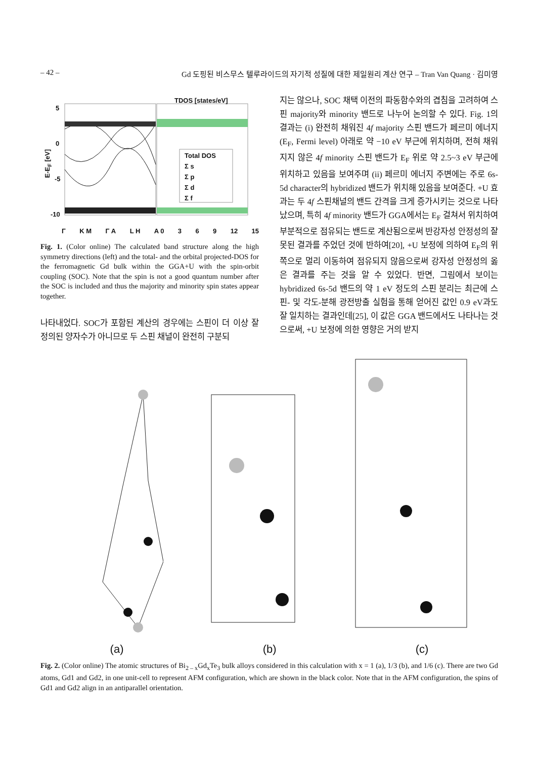– 42 – Gd 도핑된 비스무스 텔루라이드의 자기적 성질에 대한 제일원리 계산 연구 – Tran Van Quang · 김미영
TDOS [states/eV]
5
0
-5
-10
E-E<sub>F</sub> [eV]
Total DOS
Σ s
Σ p
Σ d
Σ f
Γ K M Γ A L H A 0 3 6 9 12 15
Fig. 1. (Color online) The calculated band structure along the high symmetry directions (left) and the total- and the orbital projected-DOS for the ferromagnetic Gd bulk within the GGA+U with the spin-orbit coupling (SOC). Note that the spin is not a good quantum number after the SOC is included and thus the majority and minority spin states appear together.
나타내었다. SOC가 포함된 계산의 경우에는 스핀이 더 이상 잘 정의된 양자수가 아니므로 두 스핀 채널이 완전히 구분되
지는 않으나, SOC 채택 이전의 파동함수와의 겹침을 고려하여 스핀 majority와 minority 밴드로 나누어 논의할 수 있다. Fig. 1의 결과는 (i) 완전히 채워진 4f majority 스핀 밴드가 페르미 에너지(E<sub>F</sub>, Fermi level) 아래로 약 −10 eV 부근에 위치하며, 전혀 채워지지 않은 4f minority 스핀 밴드가 E<sub>F</sub> 위로 약 2.5~3 eV 부근에 위치하고 있음을 보여주며 (ii) 페르미 에너지 주변에는 주로 6s-5d character의 hybridized 밴드가 위치해 있음을 보여준다. +U 효과는 두 4f 스핀채널의 밴드 간격을 크게 증가시키는 것으로 나타났으며, 특히 4f minority 밴드가 GGA에서는 E<sub>F</sub> 걸쳐서 위치하여 부분적으로 점유되는 밴드로 계산됨으로써 반강자성 안정성의 잘못된 결과를 주었던 것에 반하여[20], +U 보정에 의하여 E<sub>F</sub>의 위쪽으로 멀리 이동하여 점유되지 않음으로써 강자성 안정성의 옳은 결과를 주는 것을 알 수 있었다. 반면, 그림에서 보이는 hybridized 6s-5d 밴드의 약 1 eV 정도의 스핀 분리는 최근에 스핀- 및 각도-분해 광전방출 실험을 통해 얻어진 값인 0.9 eV과도 잘 일치하는 결과인데[25], 이 값은 GGA 밴드에서도 나타나는 것으로써, +U 보정에 의한 영향은 거의 받지
(a) (b) (c)
Fig. 2. (Color online) The atomic structures of Bi<sub>2 – x</sub>Gd<sub>x</sub>Te<sub>3</sub> bulk alloys considered in this calculation with x = 1 (a), 1/3 (b), and 1/6 (c). There are two Gd atoms, Gd1 and Gd2, in one unit-cell to represent AFM configuration, which are shown in the black color. Note that in the AFM configuration, the spins of Gd1 and Gd2 align in an antiparallel orientation.